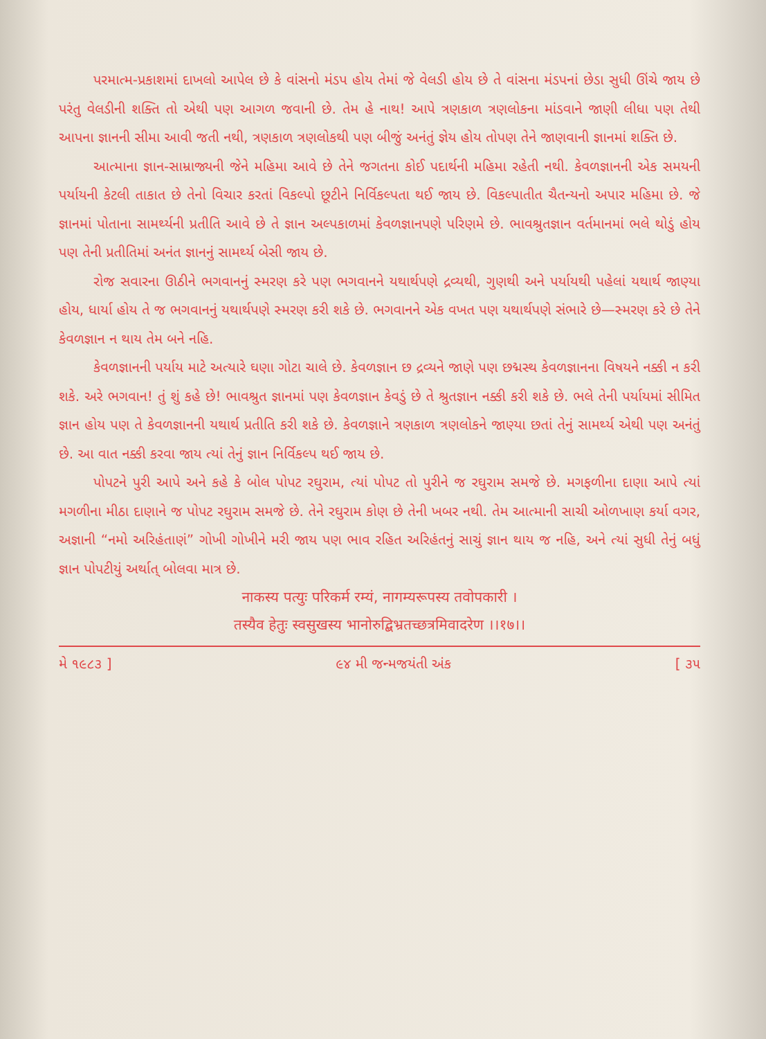પરમાત્મ-પ્રકાશમાં દાખલો આપેલ છે કે વાંસનો મંડપ હોય તેમાં જે વેલડી હોય છે તે વાંસના મંડપનાં છેડા સુધી ઊંચે જાય છે પરંતુ વેલડીની શક્તિ તો એથી પણ આગળ જવાની છે. તેમ હે નાથ! આપે ત્રણકાળ ત્રણલોકના માંડવાને જાણી લીધા પણ તેથી આપના જ્ઞાનની સીમા આવી જતી નથી, ત્રણકાળ ત્રણલોકથી પણ બીજું અનંતું જ્ઞેય હોય તોપણ તેને જાણવાની જ્ઞાનમાં શક્તિ છે.
આત્માના જ્ઞાન-સામ્રાજ્યની જેને મહિમા આવે છે તેને જગતના કોઈ પદાર્થની મહિમા રહેતી નથી. કેવળજ્ઞાનની એક સમયની પર્યાયની કેટલી તાકાત છે તેનો વિચાર કરતાં વિકલ્પો છૂટીને નિર્વિકલ્પતા થઈ જાય છે. વિકલ્પાતીત ચૈતન્યનો અપાર મહિમા છે. જે જ્ઞાનમાં પોતાના સામર્થ્યની પ્રતીતિ આવે છે તે જ્ઞાન અલ્પકાળમાં કેવળજ્ઞાનપણે પરિણમે છે. ભાવશ્રુતજ્ઞાન વર્તમાનમાં ભલે થોડું હોય પણ તેની પ્રતીતિમાં અનંત જ્ઞાનનું સામર્થ્ય બેસી જાય છે.
રોજ સવારના ઊઠીને ભગવાનનું સ્મરણ કરે પણ ભગવાનને યથાર્થપણે દ્રવ્યથી, ગુણથી અને પર્યાયથી પહેલાં યથાર્થ જાણ્યા હોય, ધાર્યા હોય તે જ ભગવાનનું યથાર્થપણે સ્મરણ કરી શકે છે. ભગવાનને એક વખત પણ યથાર્થપણે સંભારે છે—સ્મરણ કરે છે તેને કેવળજ્ઞાન ન થાય તેમ બને નહિ.
કેવળજ્ઞાનની પર્યાય માટે અત્યારે ઘણા ગોટા ચાલે છે. કેવળજ્ઞાન છ દ્રવ્યને જાણે પણ છદ્મસ્થ કેવળજ્ઞાનના વિષયને નક્કી ન કરી શકે. અરે ભગવાન! તું શું કહે છે! ભાવશ્રુત જ્ઞાનમાં પણ કેવળજ્ઞાન કેવડું છે તે શ્રુતજ્ઞાન નક્કી કરી શકે છે. ભલે તેની પર્યાયમાં સીમિત જ્ઞાન હોય પણ તે કેવળજ્ઞાનની યથાર્થ પ્રતીતિ કરી શકે છે. કેવળજ્ઞાને ત્રણકાળ ત્રણલોકને જાણ્યા છતાં તેનું સામર્થ્ય એથી પણ અનંતું છે. આ વાત નક્કી કરવા જાય ત્યાં તેનું જ્ઞાન નિર્વિકલ્પ થઈ જાય છે.
પોપટને પુરી આપે અને કહે કે બોલ પોપટ રઘુરામ, ત્યાં પોપટ તો પુરીને જ રઘુરામ સમજે છે. મગફળીના દાણા આપે ત્યાં મગળીના મીઠા દાણાને જ પોપટ રઘુરામ સમજે છે. તેને રઘુરામ કોણ છે તેની ખબર નથી. તેમ આત્માની સાચી ઓળખાણ કર્યા વગર, અજ્ઞાની “નમો અરિહંતાણં” ગોખી ગોખીને મરી જાય પણ ભાવ રહિત અરિહંતનું સાચું જ્ઞાન થાય જ નહિ, અને ત્યાં સુધી તેનું બધું જ્ઞાન પોપટીયું અર્થાત્ બોલવા માત્ર છે.
नाकस्य पत्युः परिकर्म रम्यं, नागम्यरूपस्य तवोपकारी ।
तस्यैव हेतुः स्वसुखस्य भानोरुद्बिभ्रतच्छत्रमिवादरेण ।।१७।।
મે ૧૯૮૩ ] ૯૪ મી જન્મજયંતી અંક [ ૩૫